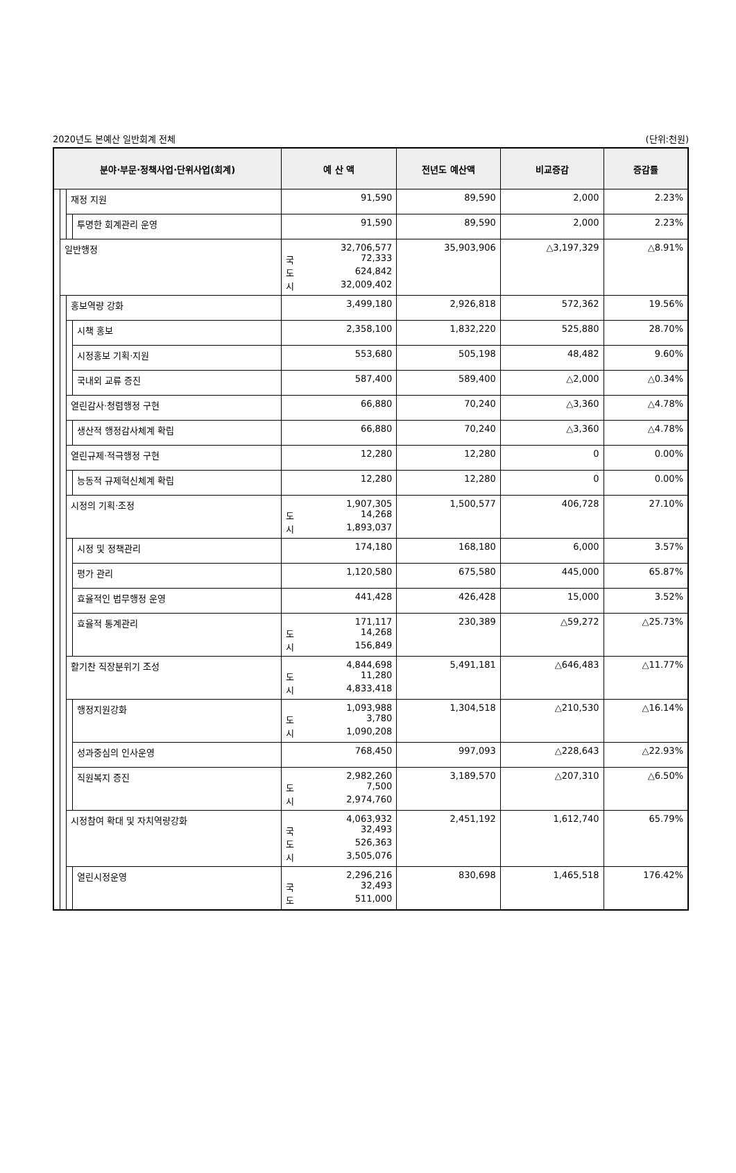2020년도 본예산 일반회계 전체 (단위:천원)
| 분야·부문·정책사업·단위사업(회계) | | | | 예 산 액 | 전년도 예산액 | 비교증감 | 증감률 |
| --- | --- | --- | --- | --- | --- | --- | --- |
| | | 재정 지원 | | 91,590 | 89,590 | 2,000 | 2.23% |
| | | | 투명한 회계관리 운영 | 91,590 | 89,590 | 2,000 | 2.23% |
| | 일반행정 | | | 32,706,577 국 72,333 도 624,842 시 32,009,402 | 35,903,906 | △3,197,329 | △8.91% |
| | | 홍보역량 강화 | | 3,499,180 | 2,926,818 | 572,362 | 19.56% |
| | | | 시책 홍보 | 2,358,100 | 1,832,220 | 525,880 | 28.70% |
| | | | 시정홍보 기획·지원 | 553,680 | 505,198 | 48,482 | 9.60% |
| | | | 국내외 교류 증진 | 587,400 | 589,400 | △2,000 | △0.34% |
| | | 열린감사·청렴행정 구현 | | 66,880 | 70,240 | △3,360 | △4.78% |
| | | | 생산적 행정감사체계 확립 | 66,880 | 70,240 | △3,360 | △4.78% |
| | | 열린규제·적극행정 구현 | | 12,280 | 12,280 | 0 | 0.00% |
| | | | 능동적 규제혁신체계 확립 | 12,280 | 12,280 | 0 | 0.00% |
| | | 시정의 기획·조정 | | 1,907,305 도 14,268 시 1,893,037 | 1,500,577 | 406,728 | 27.10% |
| | | | 시정 및 정책관리 | 174,180 | 168,180 | 6,000 | 3.57% |
| | | | 평가 관리 | 1,120,580 | 675,580 | 445,000 | 65.87% |
| | | | 효율적인 법무행정 운영 | 441,428 | 426,428 | 15,000 | 3.52% |
| | | | 효율적 통계관리 | 171,117 도 14,268 시 156,849 | 230,389 | △59,272 | △25.73% |
| | | 활기찬 직장분위기 조성 | | 4,844,698 도 11,280 시 4,833,418 | 5,491,181 | △646,483 | △11.77% |
| | | | 행정지원강화 | 1,093,988 도 3,780 시 1,090,208 | 1,304,518 | △210,530 | △16.14% |
| | | | 성과중심의 인사운영 | 768,450 | 997,093 | △228,643 | △22.93% |
| | | | 직원복지 증진 | 2,982,260 도 7,500 시 2,974,760 | 3,189,570 | △207,310 | △6.50% |
| | | 시정참여 확대 및 자치역량강화 | | 4,063,932 국 32,493 도 526,363 시 3,505,076 | 2,451,192 | 1,612,740 | 65.79% |
| | | | 열린시정운영 | 2,296,216 국 32,493 도 511,000 | 830,698 | 1,465,518 | 176.42% |